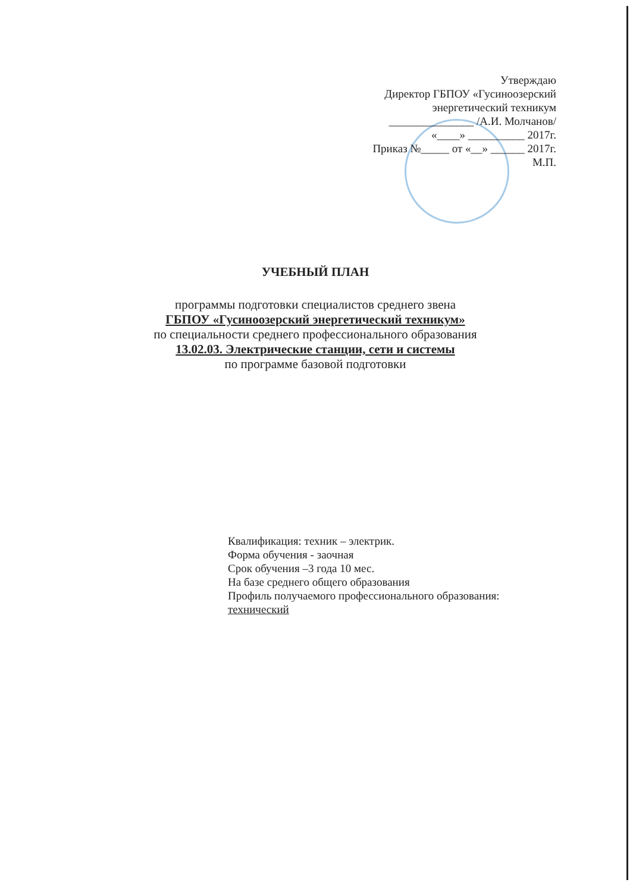Утверждаю
Директор ГБПОУ «Гусиноозерский
энергетический техникум
_______________ /А.И. Молчанов/
«____» __________ 2017г.
Приказ №_____ от «__» ______ 2017г.
М.П.
УЧЕБНЫЙ ПЛАН
программы подготовки специалистов среднего звена
ГБПОУ «Гусиноозерский энергетический техникум»
по специальности среднего профессионального образования
13.02.03. Электрические станции, сети и системы
по программе базовой подготовки
Квалификация: техник – электрик.
Форма обучения - заочная
Срок обучения –3 года 10 мес.
На базе среднего общего образования
Профиль получаемого профессионального образования:
технический